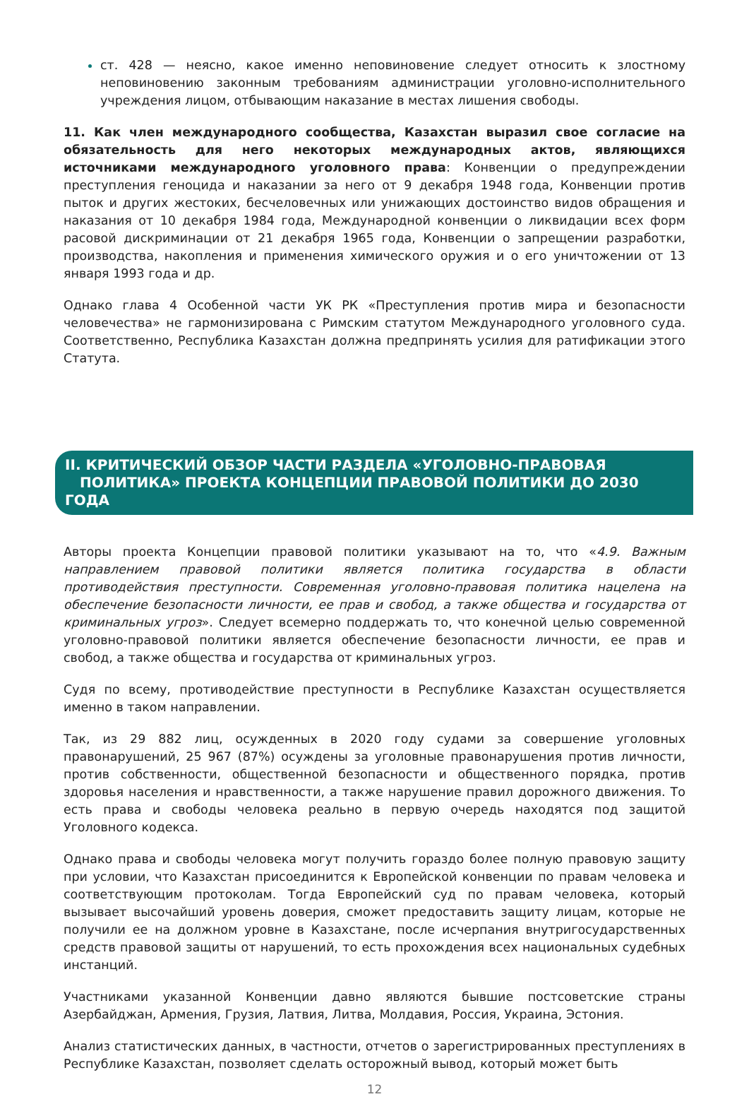ст. 428 — неясно, какое именно неповиновение следует относить к злостному неповиновению законным требованиям администрации уголовно-исполнительного учреждения лицом, отбывающим наказание в местах лишения свободы.
11. Как член международного сообщества, Казахстан выразил свое согласие на обязательность для него некоторых международных актов, являющихся источниками международного уголовного права: Конвенции о предупреждении преступления геноцида и наказании за него от 9 декабря 1948 года, Конвенции против пыток и других жестоких, бесчеловечных или унижающих достоинство видов обращения и наказания от 10 декабря 1984 года, Международной конвенции о ликвидации всех форм расовой дискриминации от 21 декабря 1965 года, Конвенции о запрещении разработки, производства, накопления и применения химического оружия и о его уничтожении от 13 января 1993 года и др.
Однако глава 4 Особенной части УК РК «Преступления против мира и безопасности человечества» не гармонизирована с Римским статутом Международного уголовного суда. Соответственно, Республика Казахстан должна предпринять усилия для ратификации этого Статута.
II. КРИТИЧЕСКИЙ ОБЗОР ЧАСТИ РАЗДЕЛА «УГОЛОВНО-ПРАВОВАЯ
ПОЛИТИКА» ПРОЕКТА КОНЦЕПЦИИ ПРАВОВОЙ ПОЛИТИКИ ДО 2030 ГОДА
Авторы проекта Концепции правовой политики указывают на то, что «4.9. Важным направлением правовой политики является политика государства в области противодействия преступности. Современная уголовно-правовая политика нацелена на обеспечение безопасности личности, ее прав и свобод, а также общества и государства от криминальных угроз». Следует всемерно поддержать то, что конечной целью современной уголовно-правовой политики является обеспечение безопасности личности, ее прав и свобод, а также общества и государства от криминальных угроз.
Судя по всему, противодействие преступности в Республике Казахстан осуществляется именно в таком направлении.
Так, из 29 882 лиц, осужденных в 2020 году судами за совершение уголовных правонарушений, 25 967 (87%) осуждены за уголовные правонарушения против личности, против собственности, общественной безопасности и общественного порядка, против здоровья населения и нравственности, а также нарушение правил дорожного движения. То есть права и свободы человека реально в первую очередь находятся под защитой Уголовного кодекса.
Однако права и свободы человека могут получить гораздо более полную правовую защиту при условии, что Казахстан присоединится к Европейской конвенции по правам человека и соответствующим протоколам. Тогда Европейский суд по правам человека, который вызывает высочайший уровень доверия, сможет предоставить защиту лицам, которые не получили ее на должном уровне в Казахстане, после исчерпания внутригосударственных средств правовой защиты от нарушений, то есть прохождения всех национальных судебных инстанций.
Участниками указанной Конвенции давно являются бывшие постсоветские страны Азербайджан, Армения, Грузия, Латвия, Литва, Молдавия, Россия, Украина, Эстония.
Анализ статистических данных, в частности, отчетов о зарегистрированных преступлениях в Республике Казахстан, позволяет сделать осторожный вывод, который может быть
12